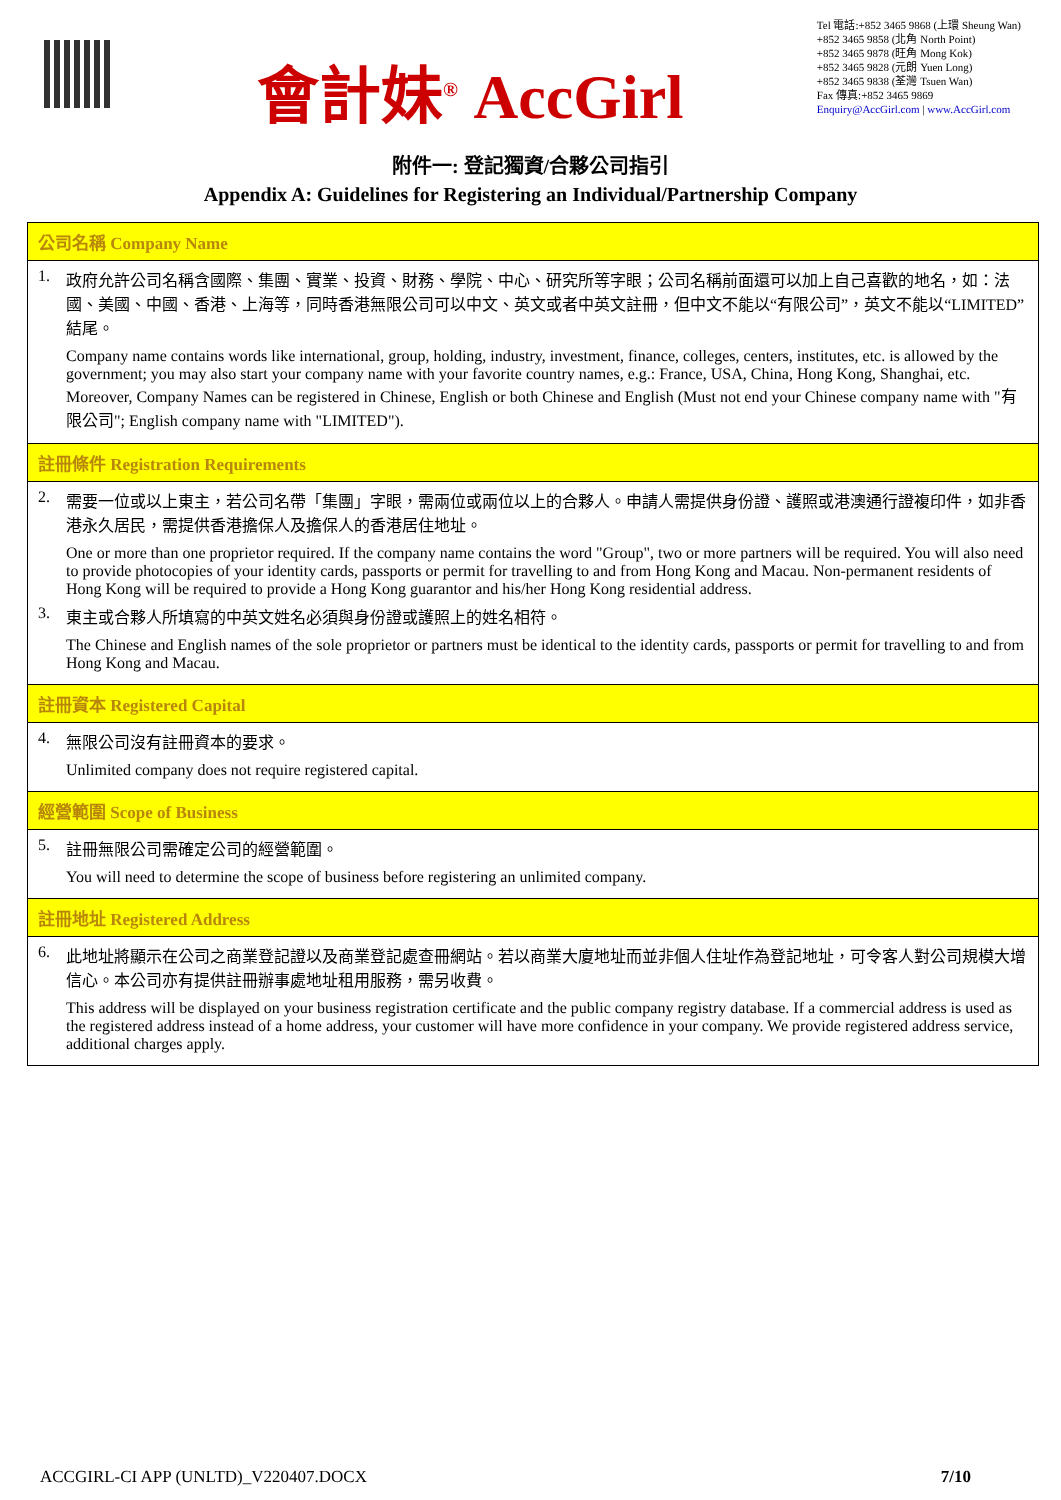會計妹<sup>®</sup> AccGirl
Tel 電話:+852 3465 9868 (上環 Sheung Wan)
+852 3465 9858 (北角 North Point)
+852 3465 9878 (旺角 Mong Kok)
+852 3465 9828 (元朗 Yuen Long)
+852 3465 9838 (荃灣 Tsuen Wan)
Fax 傳真:+852 3465 9869
Enquiry@AccGirl.com | www.AccGirl.com
附件一: 登記獨資/合夥公司指引
Appendix A: Guidelines for Registering an Individual/Partnership Company
| 公司名稱 Company Name |
| --- |
| 1. 政府允許公司名稱含國際、集團、實業、投資、財務、學院、中心、研究所等字眼；公司名稱前面還可以加上自己喜歡的地名，如：法國、美國、中國、香港、上海等，同時香港無限公司可以中文、英文或者中英文註冊，但中文不能以“有限公司”，英文不能以“LIMITED”結尾。 Company name contains words like international, group, holding, industry, investment, finance, colleges, centers, institutes, etc. is allowed by the government; you may also start your company name with your favorite country names, e.g.: France, USA, China, Hong Kong, Shanghai, etc. Moreover, Company Names can be registered in Chinese, English or both Chinese and English (Must not end your Chinese company name with "有限公司"; English company name with "LIMITED"). |
| 註冊條件 Registration Requirements |
| 2. 需要一位或以上東主，若公司名帶「集團」字眼，需兩位或兩位以上的合夥人。申請人需提供身份證、護照或港澳通行證複印件，如非香港永久居民，需提供香港擔保人及擔保人的香港居住地址。 One or more than one proprietor required. If the company name contains the word "Group", two or more partners will be required. You will also need to provide photocopies of your identity cards, passports or permit for travelling to and from Hong Kong and Macau. Non-permanent residents of Hong Kong will be required to provide a Hong Kong guarantor and his/her Hong Kong residential address. 3. 東主或合夥人所填寫的中英文姓名必須與身份證或護照上的姓名相符。 The Chinese and English names of the sole proprietor or partners must be identical to the identity cards, passports or permit for travelling to and from Hong Kong and Macau. |
| 註冊資本 Registered Capital |
| 4. 無限公司沒有註冊資本的要求。 Unlimited company does not require registered capital. |
| 經營範圍 Scope of Business |
| 5. 註冊無限公司需確定公司的經營範圍。 You will need to determine the scope of business before registering an unlimited company. |
| 註冊地址 Registered Address |
| 6. 此地址將顯示在公司之商業登記證以及商業登記處查冊網站。若以商業大廈地址而並非個人住址作為登記地址，可令客人對公司規模大增信心。本公司亦有提供註冊辦事處地址租用服務，需另收費。 This address will be displayed on your business registration certificate and the public company registry database. If a commercial address is used as the registered address instead of a home address, your customer will have more confidence in your company. We provide registered address service, additional charges apply. |
ACCGIRL-CI APP (UNLTD)_V220407.DOCX 7/10